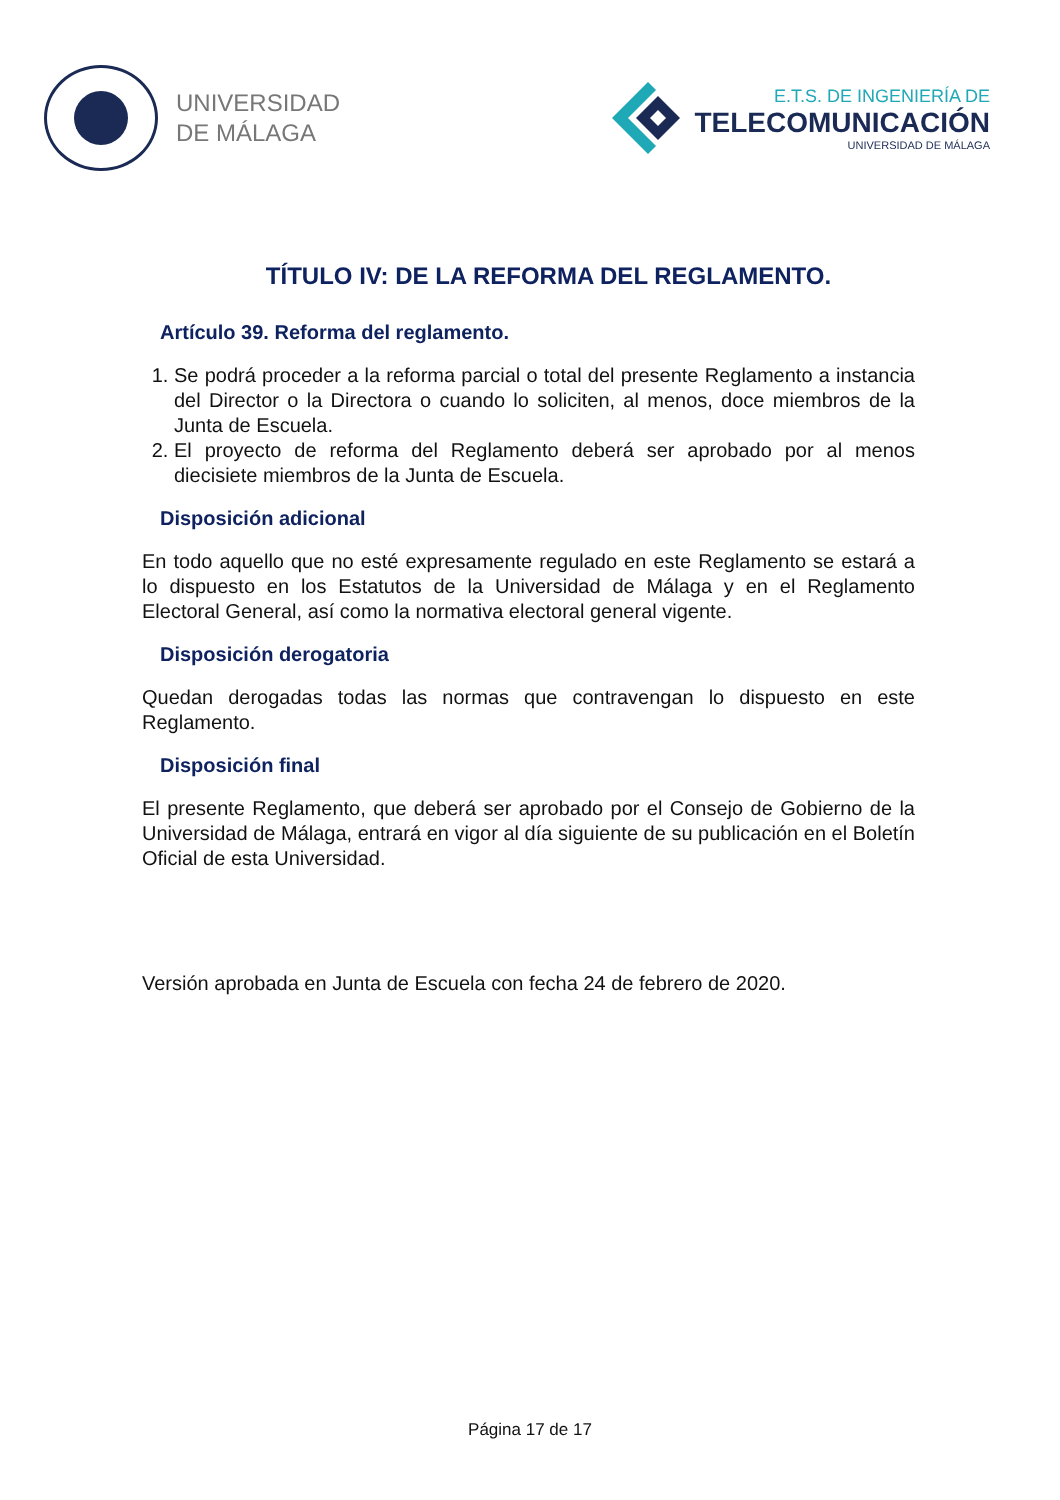UNIVERSIDAD
DE MÁLAGA
E.T.S. DE INGENIERÍA DE
TELECOMUNICACIÓN
UNIVERSIDAD DE MÁLAGA
TÍTULO IV: DE LA REFORMA DEL REGLAMENTO.
Artículo 39. Reforma del reglamento.
1. Se podrá proceder a la reforma parcial o total del presente Reglamento a instancia del Director o la Directora o cuando lo soliciten, al menos, doce miembros de la Junta de Escuela.
2. El proyecto de reforma del Reglamento deberá ser aprobado por al menos diecisiete miembros de la Junta de Escuela.
Disposición adicional
En todo aquello que no esté expresamente regulado en este Reglamento se estará a lo dispuesto en los Estatutos de la Universidad de Málaga y en el Reglamento Electoral General, así como la normativa electoral general vigente.
Disposición derogatoria
Quedan derogadas todas las normas que contravengan lo dispuesto en este Reglamento.
Disposición final
El presente Reglamento, que deberá ser aprobado por el Consejo de Gobierno de la Universidad de Málaga, entrará en vigor al día siguiente de su publicación en el Boletín Oficial de esta Universidad.
Versión aprobada en Junta de Escuela con fecha 24 de febrero de 2020.
Página 17 de 17